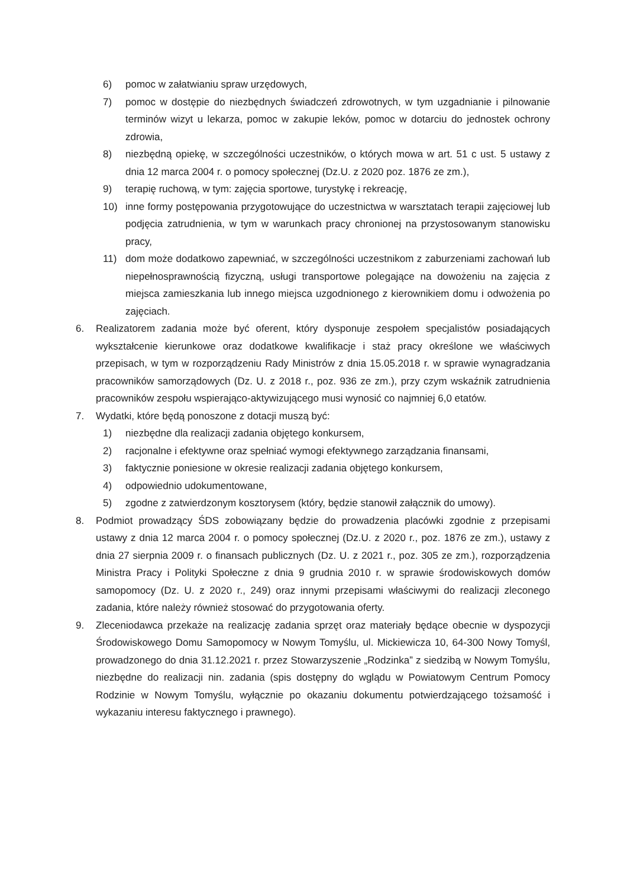6) pomoc w załatwianiu spraw urzędowych,
7) pomoc w dostępie do niezbędnych świadczeń zdrowotnych, w tym uzgadnianie i pilnowanie terminów wizyt u lekarza, pomoc w zakupie leków, pomoc w dotarciu do jednostek ochrony zdrowia,
8) niezbędną opiekę, w szczególności uczestników, o których mowa w art. 51 c ust. 5 ustawy z dnia 12 marca 2004 r. o pomocy społecznej (Dz.U. z 2020 poz. 1876 ze zm.),
9) terapię ruchową, w tym: zajęcia sportowe, turystykę i rekreację,
10) inne formy postępowania przygotowujące do uczestnictwa w warsztatach terapii zajęciowej lub podjęcia zatrudnienia, w tym w warunkach pracy chronionej na przystosowanym stanowisku pracy,
11) dom może dodatkowo zapewniać, w szczególności uczestnikom z zaburzeniami zachowań lub niepełnosprawnością fizyczną, usługi transportowe polegające na dowożeniu na zajęcia z miejsca zamieszkania lub innego miejsca uzgodnionego z kierownikiem domu i odwożenia po zajęciach.
6. Realizatorem zadania może być oferent, który dysponuje zespołem specjalistów posiadających wykształcenie kierunkowe oraz dodatkowe kwalifikacje i staż pracy określone we właściwych przepisach, w tym w rozporządzeniu Rady Ministrów z dnia 15.05.2018 r. w sprawie wynagradzania pracowników samorządowych (Dz. U. z 2018 r., poz. 936 ze zm.), przy czym wskaźnik zatrudnienia pracowników zespołu wspierająco-aktywizującego musi wynosić co najmniej 6,0 etatów.
7. Wydatki, które będą ponoszone z dotacji muszą być:
1) niezbędne dla realizacji zadania objętego konkursem,
2) racjonalne i efektywne oraz spełniać wymogi efektywnego zarządzania finansami,
3) faktycznie poniesione w okresie realizacji zadania objętego konkursem,
4) odpowiednio udokumentowane,
5) zgodne z zatwierdzonym kosztorysem (który, będzie stanowił załącznik do umowy).
8. Podmiot prowadzący ŚDS zobowiązany będzie do prowadzenia placówki zgodnie z przepisami ustawy z dnia 12 marca 2004 r. o pomocy społecznej (Dz.U. z 2020 r., poz. 1876 ze zm.), ustawy z dnia 27 sierpnia 2009 r. o finansach publicznych (Dz. U. z 2021 r., poz. 305 ze zm.), rozporządzenia Ministra Pracy i Polityki Społeczne z dnia 9 grudnia 2010 r. w sprawie środowiskowych domów samopomocy (Dz. U. z 2020 r., 249) oraz innymi przepisami właściwymi do realizacji zleconego zadania, które należy również stosować do przygotowania oferty.
9. Zleceniodawca przekaże na realizację zadania sprzęt oraz materiały będące obecnie w dyspozycji Środowiskowego Domu Samopomocy w Nowym Tomyślu, ul. Mickiewicza 10, 64-300 Nowy Tomyśl, prowadzonego do dnia 31.12.2021 r. przez Stowarzyszenie „Rodzinka” z siedzibą w Nowym Tomyślu, niezbędne do realizacji nin. zadania (spis dostępny do wglądu w Powiatowym Centrum Pomocy Rodzinie w Nowym Tomyślu, wyłącznie po okazaniu dokumentu potwierdzającego tożsamość i wykazaniu interesu faktycznego i prawnego).